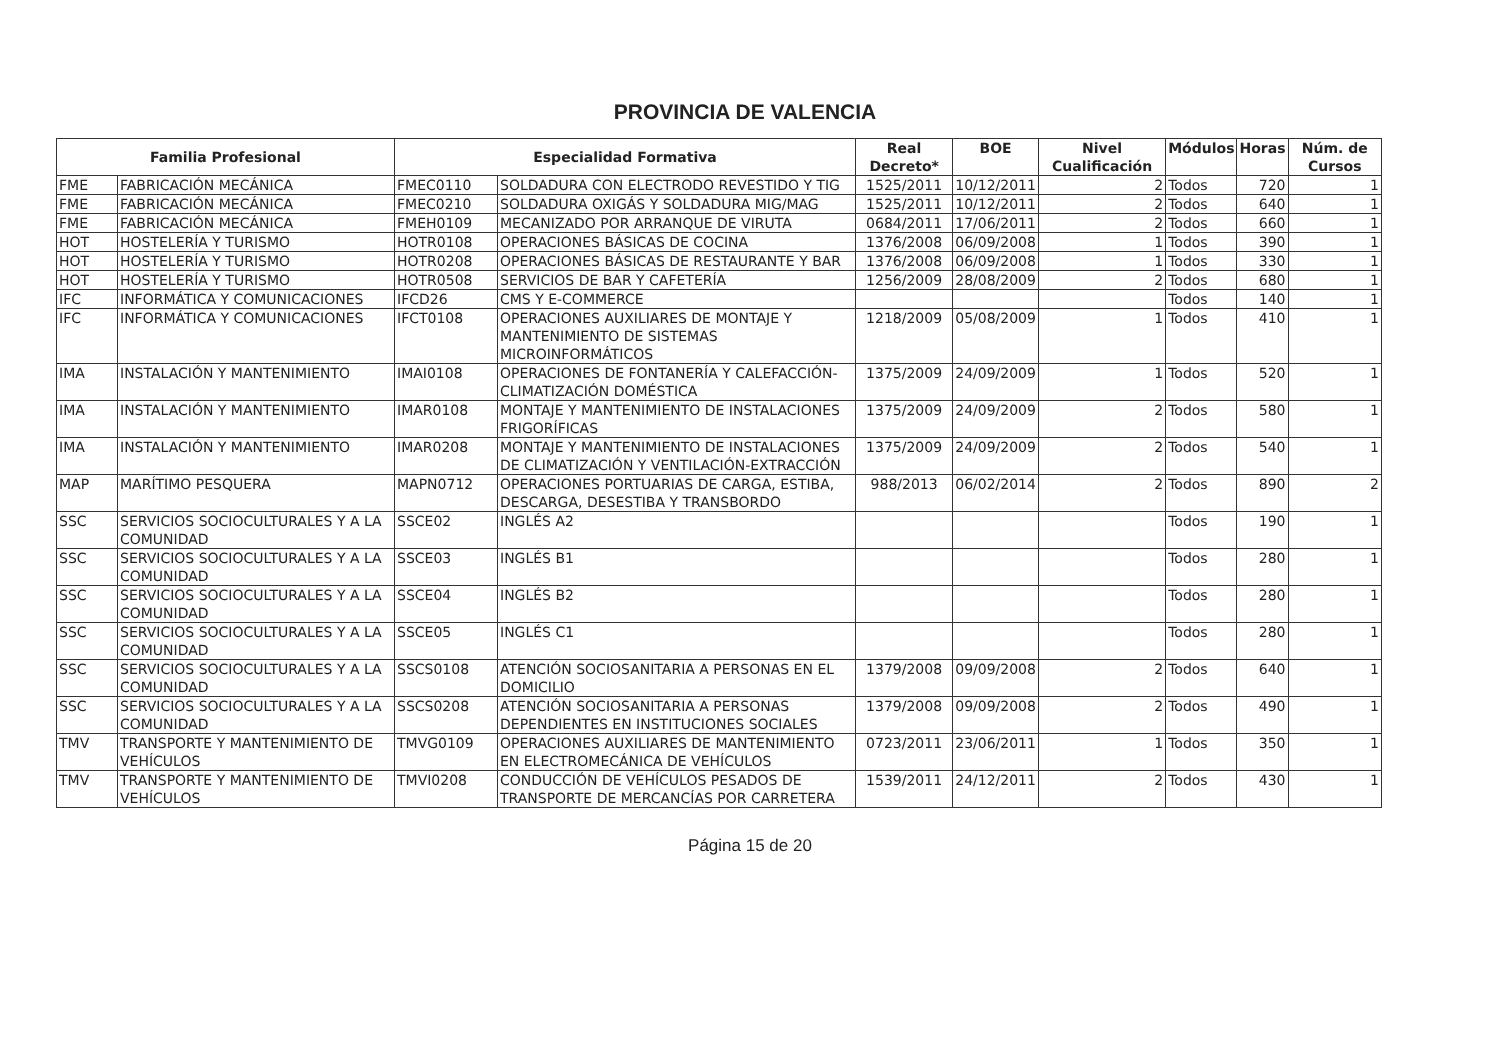PROVINCIA DE VALENCIA
| Familia Profesional | | Especialidad Formativa | | Real Decreto* | BOE | Nivel Cualificación | Módulos | Horas | Núm. de Cursos |
| --- | --- | --- | --- | --- | --- | --- | --- | --- | --- |
| FME | FABRICACIÓN MECÁNICA | FMEC0110 | SOLDADURA CON ELECTRODO REVESTIDO Y TIG | 1525/2011 | 10/12/2011 | 2 | Todos | 720 | 1 |
| FME | FABRICACIÓN MECÁNICA | FMEC0210 | SOLDADURA OXIGÁS Y SOLDADURA MIG/MAG | 1525/2011 | 10/12/2011 | 2 | Todos | 640 | 1 |
| FME | FABRICACIÓN MECÁNICA | FMEH0109 | MECANIZADO POR ARRANQUE DE VIRUTA | 0684/2011 | 17/06/2011 | 2 | Todos | 660 | 1 |
| HOT | HOSTELERÍA Y TURISMO | HOTR0108 | OPERACIONES BÁSICAS DE COCINA | 1376/2008 | 06/09/2008 | 1 | Todos | 390 | 1 |
| HOT | HOSTELERÍA Y TURISMO | HOTR0208 | OPERACIONES BÁSICAS DE RESTAURANTE Y BAR | 1376/2008 | 06/09/2008 | 1 | Todos | 330 | 1 |
| HOT | HOSTELERÍA Y TURISMO | HOTR0508 | SERVICIOS DE BAR Y CAFETERÍA | 1256/2009 | 28/08/2009 | 2 | Todos | 680 | 1 |
| IFC | INFORMÁTICA Y COMUNICACIONES | IFCD26 | CMS Y E-COMMERCE | | | | Todos | 140 | 1 |
| IFC | INFORMÁTICA Y COMUNICACIONES | IFCT0108 | OPERACIONES AUXILIARES DE MONTAJE Y MANTENIMIENTO DE SISTEMAS MICROINFORMÁTICOS | 1218/2009 | 05/08/2009 | 1 | Todos | 410 | 1 |
| IMA | INSTALACIÓN Y MANTENIMIENTO | IMAI0108 | OPERACIONES DE FONTANERÍA Y CALEFACCIÓN-CLIMATIZACIÓN DOMÉSTICA | 1375/2009 | 24/09/2009 | 1 | Todos | 520 | 1 |
| IMA | INSTALACIÓN Y MANTENIMIENTO | IMAR0108 | MONTAJE Y MANTENIMIENTO DE INSTALACIONES FRIGORÍFICAS | 1375/2009 | 24/09/2009 | 2 | Todos | 580 | 1 |
| IMA | INSTALACIÓN Y MANTENIMIENTO | IMAR0208 | MONTAJE Y MANTENIMIENTO DE INSTALACIONES DE CLIMATIZACIÓN Y VENTILACIÓN-EXTRACCIÓN | 1375/2009 | 24/09/2009 | 2 | Todos | 540 | 1 |
| MAP | MARÍTIMO PESQUERA | MAPN0712 | OPERACIONES PORTUARIAS DE CARGA, ESTIBA, DESCARGA, DESESTIBA Y TRANSBORDO | 988/2013 | 06/02/2014 | 2 | Todos | 890 | 2 |
| SSC | SERVICIOS SOCIOCULTURALES Y A LA COMUNIDAD | SSCE02 | INGLÉS A2 | | | | Todos | 190 | 1 |
| SSC | SERVICIOS SOCIOCULTURALES Y A LA COMUNIDAD | SSCE03 | INGLÉS B1 | | | | Todos | 280 | 1 |
| SSC | SERVICIOS SOCIOCULTURALES Y A LA COMUNIDAD | SSCE04 | INGLÉS B2 | | | | Todos | 280 | 1 |
| SSC | SERVICIOS SOCIOCULTURALES Y A LA COMUNIDAD | SSCE05 | INGLÉS C1 | | | | Todos | 280 | 1 |
| SSC | SERVICIOS SOCIOCULTURALES Y A LA COMUNIDAD | SSCS0108 | ATENCIÓN SOCIOSANITARIA A PERSONAS EN EL DOMICILIO | 1379/2008 | 09/09/2008 | 2 | Todos | 640 | 1 |
| SSC | SERVICIOS SOCIOCULTURALES Y A LA COMUNIDAD | SSCS0208 | ATENCIÓN SOCIOSANITARIA A PERSONAS DEPENDIENTES EN INSTITUCIONES SOCIALES | 1379/2008 | 09/09/2008 | 2 | Todos | 490 | 1 |
| TMV | TRANSPORTE Y MANTENIMIENTO DE VEHÍCULOS | TMVG0109 | OPERACIONES AUXILIARES DE MANTENIMIENTO EN ELECTROMECÁNICA DE VEHÍCULOS | 0723/2011 | 23/06/2011 | 1 | Todos | 350 | 1 |
| TMV | TRANSPORTE Y MANTENIMIENTO DE VEHÍCULOS | TMVI0208 | CONDUCCIÓN DE VEHÍCULOS PESADOS DE TRANSPORTE DE MERCANCÍAS POR CARRETERA | 1539/2011 | 24/12/2011 | 2 | Todos | 430 | 1 |
Página 15 de 20